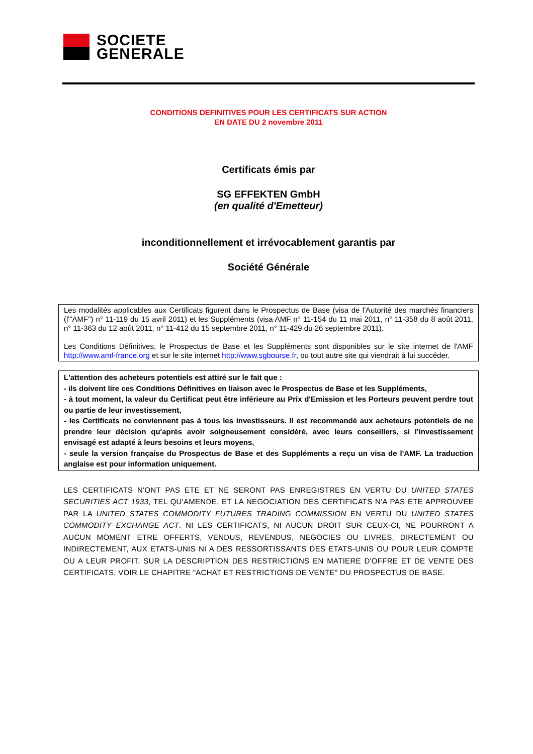SOCIETE
GENERALE
CONDITIONS DEFINITIVES POUR LES CERTIFICATS SUR ACTION
EN DATE DU 2 novembre 2011
Certificats émis par
SG EFFEKTEN GmbH
(en qualité d'Emetteur)
inconditionnellement et irrévocablement garantis par
Société Générale
Les modalités applicables aux Certificats figurent dans le Prospectus de Base (visa de l'Autorité des marchés financiers (l'"AMF") n° 11-119 du 15 avril 2011) et les Suppléments (visa AMF n° 11-154 du 11 mai 2011, n° 11-358 du 8 août 2011, n° 11-363 du 12 août 2011, n° 11-412 du 15 septembre 2011, n° 11-429 du 26 septembre 2011).
Les Conditions Définitives, le Prospectus de Base et les Suppléments sont disponibles sur le site internet de l'AMF http://www.amf-france.org et sur le site internet http://www.sgbourse.fr, ou tout autre site qui viendrait à lui succéder.
L'attention des acheteurs potentiels est attiré sur le fait que :
- ils doivent lire ces Conditions Définitives en liaison avec le Prospectus de Base et les Suppléments,
- à tout moment, la valeur du Certificat peut être inférieure au Prix d'Emission et les Porteurs peuvent perdre tout ou partie de leur investissement,
- les Certificats ne conviennent pas à tous les investisseurs. Il est recommandé aux acheteurs potentiels de ne prendre leur décision qu'après avoir soigneusement considéré, avec leurs conseillers, si l'investissement envisagé est adapté à leurs besoins et leurs moyens,
- seule la version française du Prospectus de Base et des Suppléments a reçu un visa de l'AMF. La traduction anglaise est pour information uniquement.
LES CERTIFICATS N'ONT PAS ETE ET NE SERONT PAS ENREGISTRES EN VERTU DU UNITED STATES SECURITIES ACT 1933, TEL QU'AMENDE, ET LA NEGOCIATION DES CERTIFICATS N'A PAS ETE APPROUVEE PAR LA UNITED STATES COMMODITY FUTURES TRADING COMMISSION EN VERTU DU UNITED STATES COMMODITY EXCHANGE ACT. NI LES CERTIFICATS, NI AUCUN DROIT SUR CEUX-CI, NE POURRONT A AUCUN MOMENT ETRE OFFERTS, VENDUS, REVENDUS, NEGOCIES OU LIVRES, DIRECTEMENT OU INDIRECTEMENT, AUX ETATS-UNIS NI A DES RESSORTISSANTS DES ETATS-UNIS OU POUR LEUR COMPTE OU A LEUR PROFIT. SUR LA DESCRIPTION DES RESTRICTIONS EN MATIERE D'OFFRE ET DE VENTE DES CERTIFICATS, VOIR LE CHAPITRE "ACHAT ET RESTRICTIONS DE VENTE" DU PROSPECTUS DE BASE.